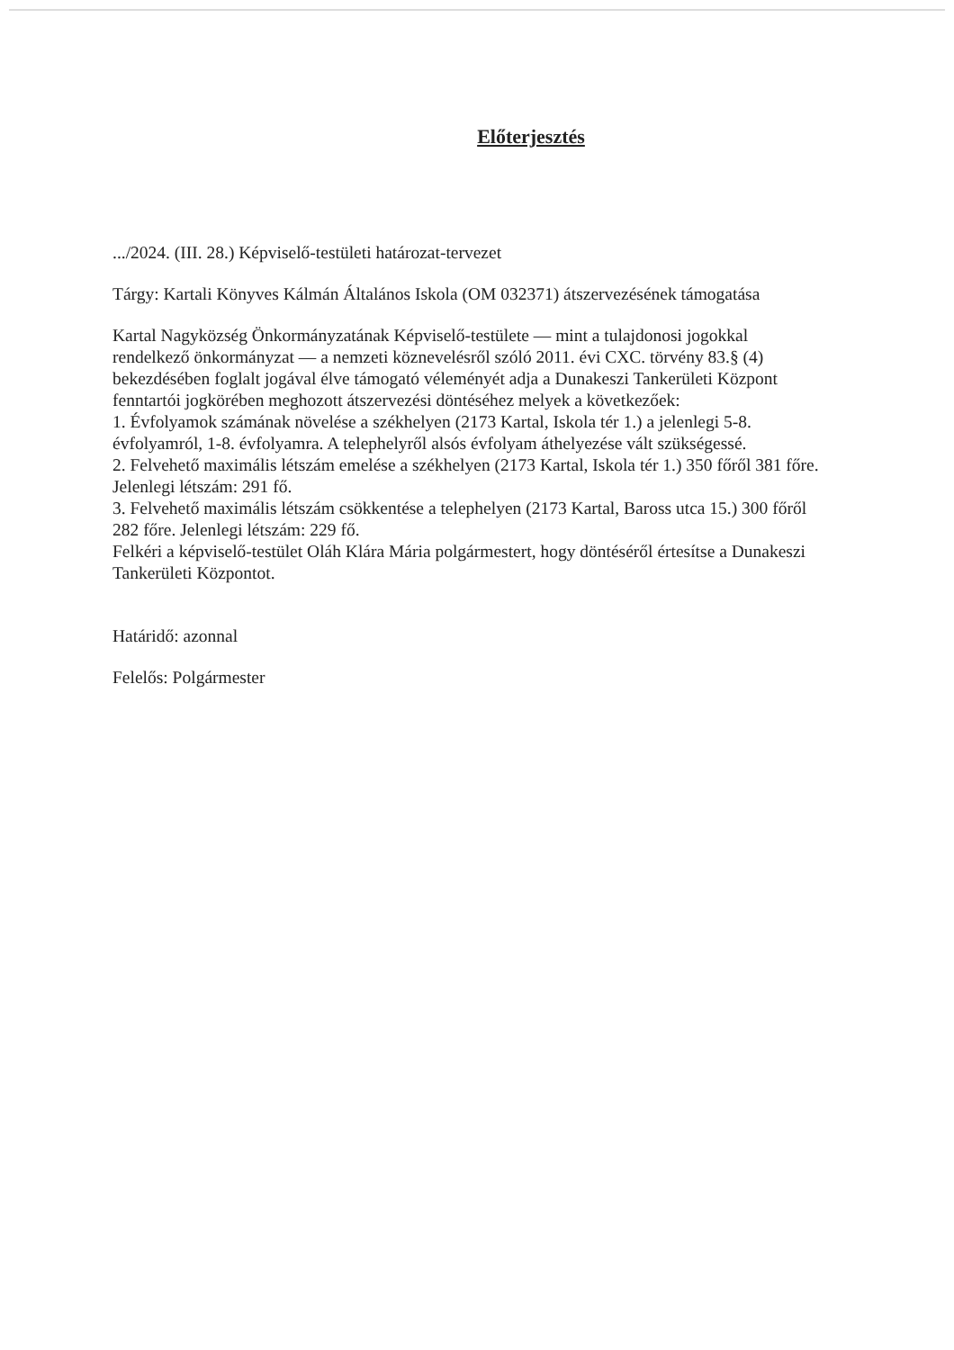Előterjesztés
.../2024. (III. 28.) Képviselő-testületi határozat-tervezet
Tárgy: Kartali Könyves Kálmán Általános Iskola (OM 032371) átszervezésének támogatása
Kartal Nagyközség Önkormányzatának Képviselő-testülete — mint a tulajdonosi jogokkal rendelkező önkormányzat — a nemzeti köznevelésről szóló 2011. évi CXC. törvény 83.§ (4) bekezdésében foglalt jogával élve támogató véleményét adja a Dunakeszi Tankerületi Központ fenntartói jogkörében meghozott átszervezési döntéséhez melyek a következőek:
1. Évfolyamok számának növelése a székhelyen (2173 Kartal, Iskola tér 1.) a jelenlegi 5-8. évfolyamról, 1-8. évfolyamra. A telephelyről alsós évfolyam áthelyezése vált szükségessé.
2. Felvehető maximális létszám emelése a székhelyen (2173 Kartal, Iskola tér 1.) 350 főről 381 főre. Jelenlegi létszám: 291 fő.
3. Felvehető maximális létszám csökkentése a telephelyen (2173 Kartal, Baross utca 15.) 300 főről 282 főre. Jelenlegi létszám: 229 fő.
Felkéri a képviselő-testület Oláh Klára Mária polgármestert, hogy döntéséről értesítse a Dunakeszi Tankerületi Központot.
Határidő: azonnal
Felelős: Polgármester